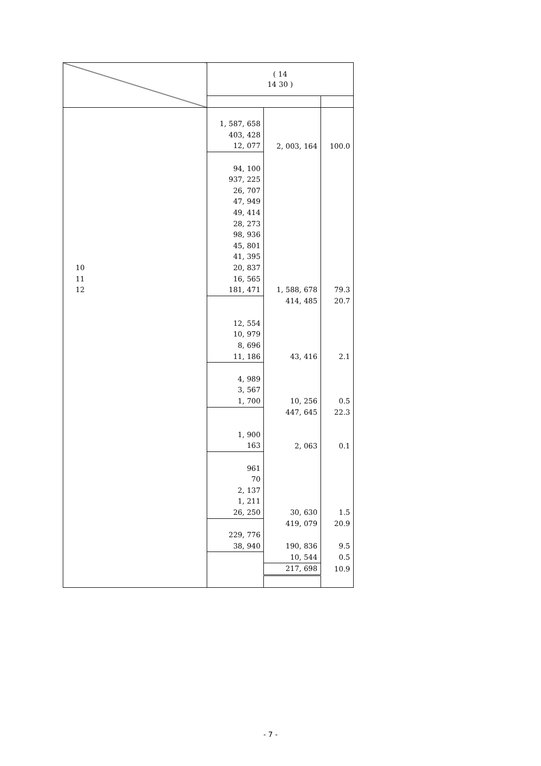| | ( 14 14 30 ) | | |
| | 1, 587, 658 | | |
| | 403, 428 | | |
| | 12, 077 | 2, 003, 164 | 100.0 |
| | 94, 100 | | |
| | 937, 225 | | |
| | 26, 707 | | |
| | 47, 949 | | |
| | 49, 414 | | |
| | 28, 273 | | |
| | 98, 936 | | |
| | 45, 801 | | |
| | 41, 395 | | |
| 10 | 20, 837 | | |
| 11 | 16, 565 | | |
| 12 | 181, 471 | 1, 588, 678 | 79.3 |
| | | 414, 485 | 20.7 |
| | 12, 554 | | |
| | 10, 979 | | |
| | 8, 696 | | |
| | 11, 186 | 43, 416 | 2.1 |
| | 4, 989 | | |
| | 3, 567 | | |
| | 1, 700 | 10, 256 | 0.5 |
| | | 447, 645 | 22.3 |
| | 1, 900 | | |
| | 163 | 2, 063 | 0.1 |
| | 961 | | |
| | 70 | | |
| | 2, 137 | | |
| | 1, 211 | | |
| | 26, 250 | 30, 630 | 1.5 |
| | | 419, 079 | 20.9 |
| | 229, 776 | | |
| | 38, 940 | 190, 836 | 9.5 |
| | | 10, 544 | 0.5 |
| | | 217, 698 | 10.9 |
- 7 -